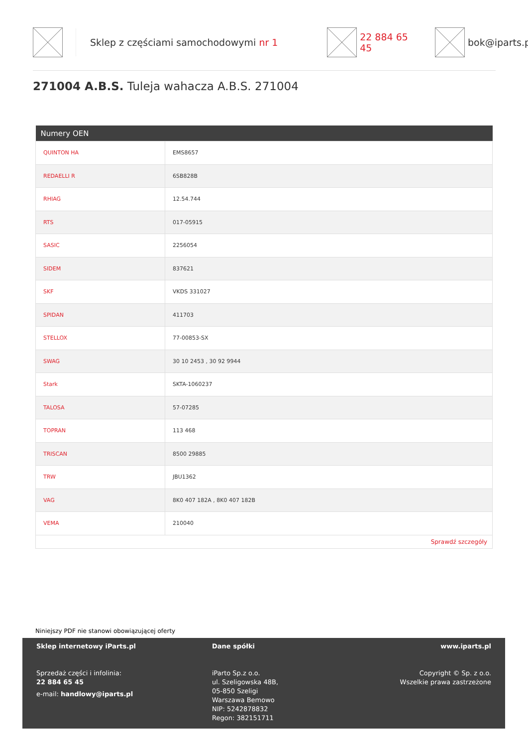Sklep z częściami samochodowymi nr 1 22 884 65 45 bok@iparts.p
271004 A.B.S. Tuleja wahacza A.B.S. 271004
| Numery OEN | |
| --- | --- |
| QUINTON HA | EMS8657 |
| REDAELLI R | 6SB828B |
| RHIAG | 12.54.744 |
| RTS | 017-05915 |
| SASIC | 2256054 |
| SIDEM | 837621 |
| SKF | VKDS 331027 |
| SPIDAN | 411703 |
| STELLOX | 77-00853-SX |
| SWAG | 30 10 2453 , 30 92 9944 |
| Stark | SKTA-1060237 |
| TALOSA | 57-07285 |
| TOPRAN | 113 468 |
| TRISCAN | 8500 29885 |
| TRW | JBU1362 |
| VAG | 8K0 407 182A , 8K0 407 182B |
| VEMA | 210040 |
| Sprawdź szczegóły | |
Niniejszy PDF nie stanowi obowiązującej oferty
Sklep internetowy iParts.pl
Sprzedaż części i infolinia:
22 884 65 45
e-mail: handlowy@iparts.pl
Dane spółki
iParto Sp.z o.o.
ul. Szeligowska 48B,
05-850 Szeligi
Warszawa Bemowo
NIP: 5242878832
Regon: 382151711
www.iparts.pl
Copyright © Sp. z o.o.
Wszelkie prawa zastrzeżone